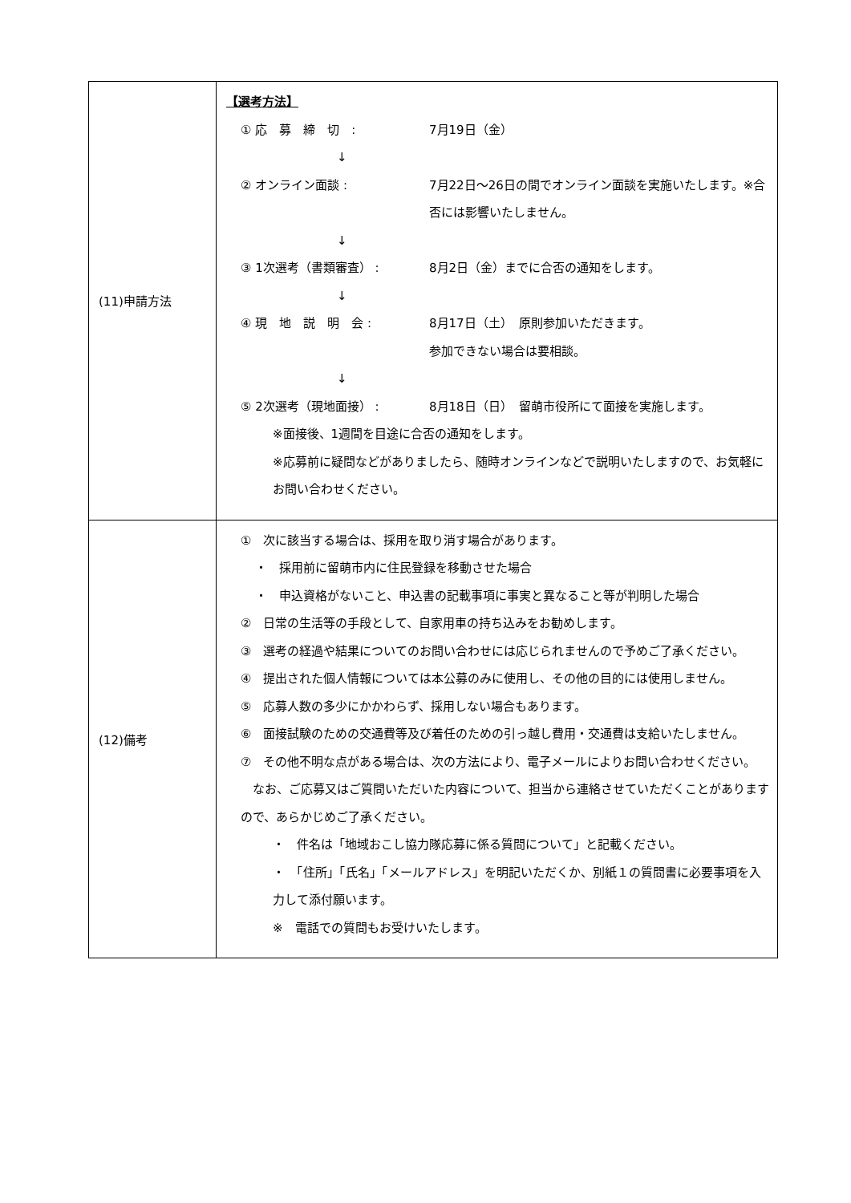| (11)申請方法 | 【選考方法】 ① 応 募 締 切 : 7月19日（金） ↓ ② オンライン面談 : 7月22日～26日の間でオンライン面談を実施いたします。※合否には影響いたしません。 ↓ ③ 1次選考（書類審査） : 8月2日（金）までに合否の通知をします。 ↓ ④ 現 地 説 明 会 : 8月17日（土） 原則参加いただきます。 参加できない場合は要相談。 ↓ ⑤ 2次選考（現地面接） : 8月18日（日） 留萌市役所にて面接を実施します。 ※面接後、1週間を目途に合否の通知をします。 ※応募前に疑問などがありましたら、随時オンラインなどで説明いたしますので、お気軽にお問い合わせください。 |
| (12)備考 | ① 次に該当する場合は、採用を取り消す場合があります。 ・ 採用前に留萌市内に住民登録を移動させた場合 ・ 申込資格がないこと、申込書の記載事項に事実と異なること等が判明した場合 ② 日常の生活等の手段として、自家用車の持ち込みをお勧めします。 ③ 選考の経過や結果についてのお問い合わせには応じられませんので予めご了承ください。 ④ 提出された個人情報については本公募のみに使用し、その他の目的には使用しません。 ⑤ 応募人数の多少にかかわらず、採用しない場合もあります。 ⑥ 面接試験のための交通費等及び着任のための引っ越し費用・交通費は支給いたしません。 ⑦ その他不明な点がある場合は、次の方法により、電子メールによりお問い合わせください。 なお、ご応募又はご質問いただいた内容について、担当から連絡させていただくことがありますので、あらかじめご了承ください。 ・ 件名は「地域おこし協力隊応募に係る質問について」と記載ください。 ・ 「住所」「氏名」「メールアドレス」を明記いただくか、別紙１の質問書に必要事項を入力して添付願います。 ※ 電話での質問もお受けいたします。 |